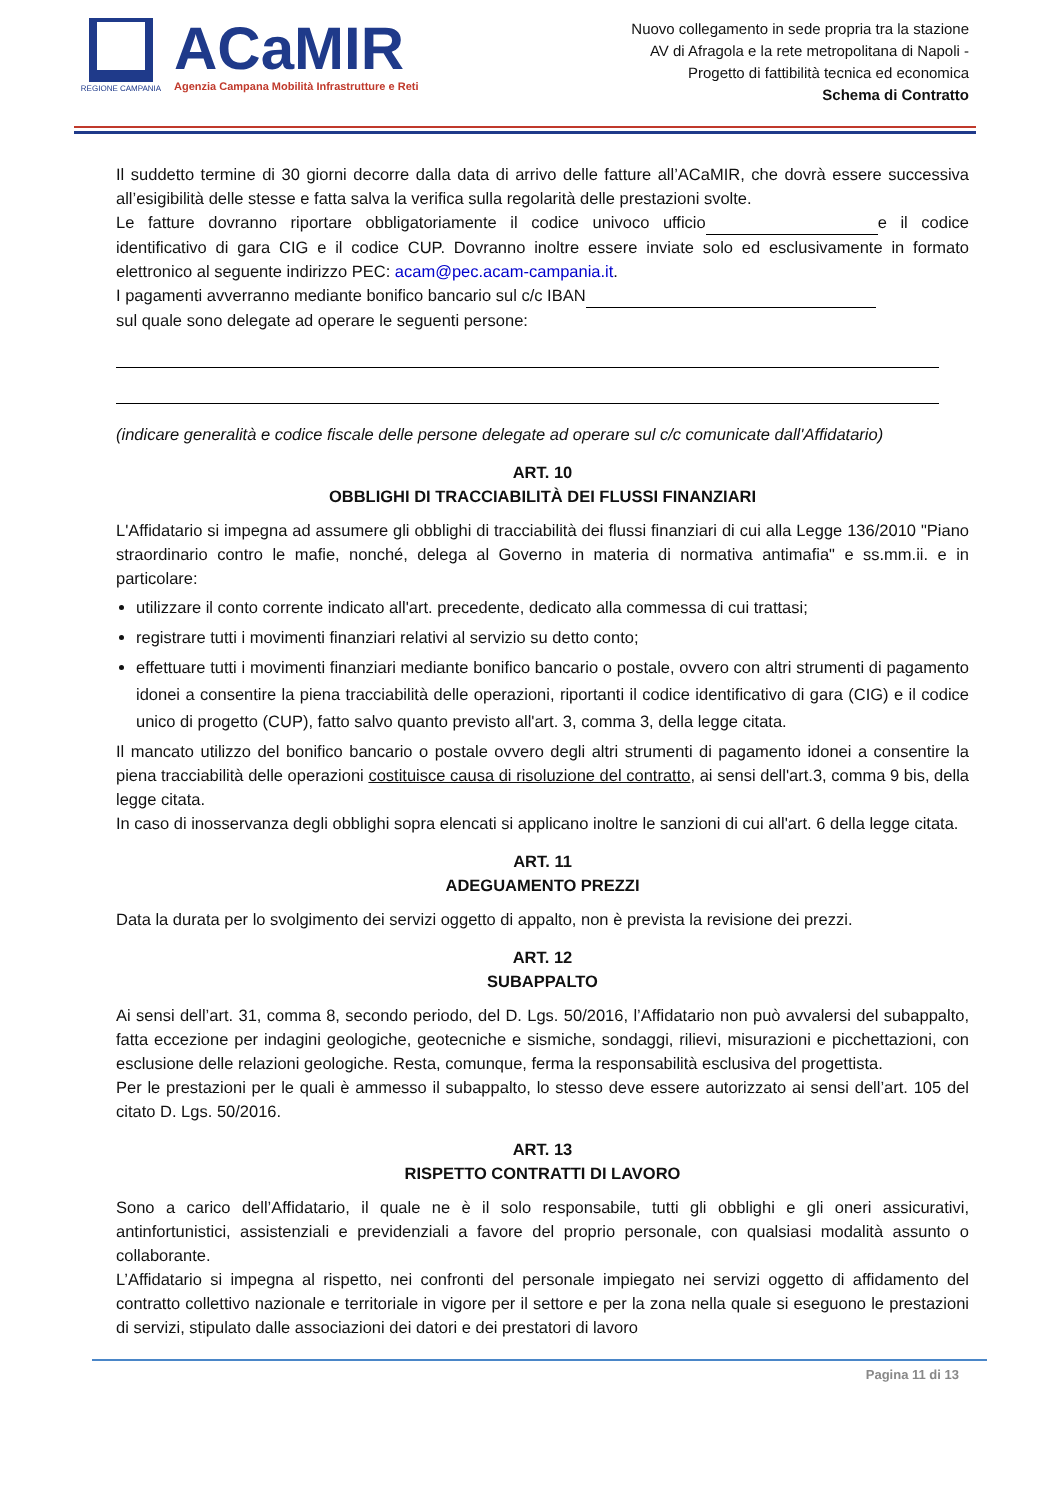REGIONE CAMPANIA
ACaMIR
Agenzia Campana Mobilità Infrastrutture e Reti
Nuovo collegamento in sede propria tra la stazione
AV di Afragola e la rete metropolitana di Napoli -
Progetto di fattibilità tecnica ed economica
Schema di Contratto
Il suddetto termine di 30 giorni decorre dalla data di arrivo delle fatture all’ACaMIR, che dovrà essere successiva all’esigibilità delle stesse e fatta salva la verifica sulla regolarità delle prestazioni svolte.
Le fatture dovranno riportare obbligatoriamente il codice univoco ufficio e il codice identificativo di gara CIG e il codice CUP. Dovranno inoltre essere inviate solo ed esclusivamente in formato elettronico al seguente indirizzo PEC: acam@pec.acam-campania.it.
I pagamenti avverranno mediante bonifico bancario sul c/c IBAN
sul quale sono delegate ad operare le seguenti persone:
(indicare generalità e codice fiscale delle persone delegate ad operare sul c/c comunicate dall'Affidatario)
ART. 10
OBBLIGHI DI TRACCIABILITÀ DEI FLUSSI FINANZIARI
L'Affidatario si impegna ad assumere gli obblighi di tracciabilità dei flussi finanziari di cui alla Legge 136/2010 "Piano straordinario contro le mafie, nonché, delega al Governo in materia di normativa antimafia" e ss.mm.ii. e in particolare:
utilizzare il conto corrente indicato all'art. precedente, dedicato alla commessa di cui trattasi;
registrare tutti i movimenti finanziari relativi al servizio su detto conto;
effettuare tutti i movimenti finanziari mediante bonifico bancario o postale, ovvero con altri strumenti di pagamento idonei a consentire la piena tracciabilità delle operazioni, riportanti il codice identificativo di gara (CIG) e il codice unico di progetto (CUP), fatto salvo quanto previsto all'art. 3, comma 3, della legge citata.
Il mancato utilizzo del bonifico bancario o postale ovvero degli altri strumenti di pagamento idonei a consentire la piena tracciabilità delle operazioni costituisce causa di risoluzione del contratto, ai sensi dell'art.3, comma 9 bis, della legge citata.
In caso di inosservanza degli obblighi sopra elencati si applicano inoltre le sanzioni di cui all'art. 6 della legge citata.
ART. 11
ADEGUAMENTO PREZZI
Data la durata per lo svolgimento dei servizi oggetto di appalto, non è prevista la revisione dei prezzi.
ART. 12
SUBAPPALTO
Ai sensi dell’art. 31, comma 8, secondo periodo, del D. Lgs. 50/2016, l’Affidatario non può avvalersi del subappalto, fatta eccezione per indagini geologiche, geotecniche e sismiche, sondaggi, rilievi, misurazioni e picchettazioni, con esclusione delle relazioni geologiche. Resta, comunque, ferma la responsabilità esclusiva del progettista.
Per le prestazioni per le quali è ammesso il subappalto, lo stesso deve essere autorizzato ai sensi dell’art. 105 del citato D. Lgs. 50/2016.
ART. 13
RISPETTO CONTRATTI DI LAVORO
Sono a carico dell’Affidatario, il quale ne è il solo responsabile, tutti gli obblighi e gli oneri assicurativi, antinfortunistici, assistenziali e previdenziali a favore del proprio personale, con qualsiasi modalità assunto o collaborante.
L’Affidatario si impegna al rispetto, nei confronti del personale impiegato nei servizi oggetto di affidamento del contratto collettivo nazionale e territoriale in vigore per il settore e per la zona nella quale si eseguono le prestazioni di servizi, stipulato dalle associazioni dei datori e dei prestatori di lavoro
Pagina 11 di 13